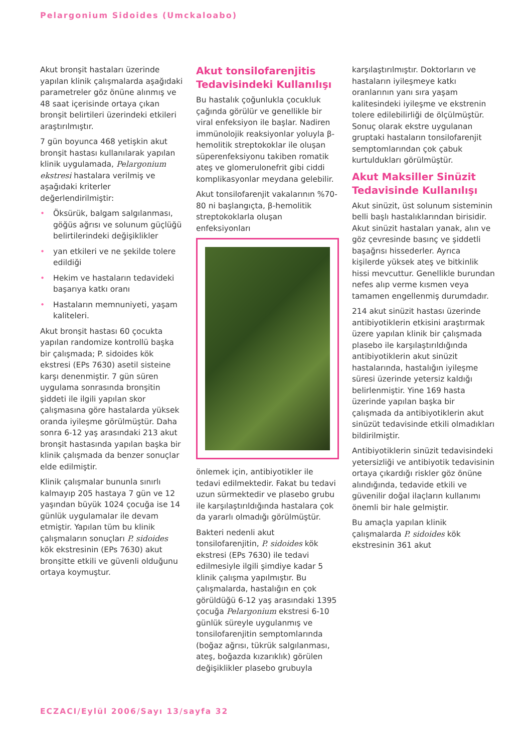Pelargonium Sidoides (Umckaloabo)
Akut bronşit hastaları üzerinde yapılan klinik çalışmalarda aşağıdaki parametreler göz önüne alınmış ve 48 saat içerisinde ortaya çıkan bronşit belirtileri üzerindeki etkileri araştırılmıştır.
7 gün boyunca 468 yetişkin akut bronşit hastası kullanılarak yapılan klinik uygulamada, Pelargonium ekstresi hastalara verilmiş ve aşağıdaki kriterler değerlendirilmiştir:
• Öksürük, balgam salgılanması, göğüs ağrısı ve solunum güçlüğü belirtilerindeki değişiklikler
• yan etkileri ve ne şekilde tolere edildiği
• Hekim ve hastaların tedavideki başarıya katkı oranı
• Hastaların memnuniyeti, yaşam kaliteleri.
Akut bronşit hastası 60 çocukta yapılan randomize kontrollü başka bir çalışmada; P. sidoides kök ekstresi (EPs 7630) asetil sisteine karşı denenmiştir. 7 gün süren uygulama sonrasında bronşitin şiddeti ile ilgili yapılan skor çalışmasına göre hastalarda yüksek oranda iyileşme görülmüştür. Daha sonra 6-12 yaş arasındaki 213 akut bronşit hastasında yapılan başka bir klinik çalışmada da benzer sonuçlar elde edilmiştir.
Klinik çalışmalar bununla sınırlı kalmayıp 205 hastaya 7 gün ve 12 yaşından büyük 1024 çocuğa ise 14 günlük uygulamalar ile devam etmiştir. Yapılan tüm bu klinik çalışmaların sonuçları P. sidoides kök ekstresinin (EPs 7630) akut bronşitte etkili ve güvenli olduğunu ortaya koymuştur.
Akut tonsilofarenjitis Tedavisindeki Kullanılışı
Bu hastalık çoğunlukla çocukluk çağında görülür ve genellikle bir viral enfeksiyon ile başlar. Nadiren immünolojik reaksiyonlar yoluyla β-hemolitik streptokoklar ile oluşan süperenfeksiyonu takiben romatik ateş ve glomerulonefrit gibi ciddi komplikasyonlar meydana gelebilir.
Akut tonsilofarenjit vakalarının %70-80 ni başlangıçta, β-hemolitik streptokoklarla oluşan enfeksiyonları
önlemek için, antibiyotikler ile tedavi edilmektedir. Fakat bu tedavi uzun sürmektedir ve plasebo grubu ile karşılaştırıldığında hastalara çok da yararlı olmadığı görülmüştür.
Bakteri nedenli akut tonsilofarenjitin, P. sidoides kök ekstresi (EPs 7630) ile tedavi edilmesiyle ilgili şimdiye kadar 5 klinik çalışma yapılmıştır. Bu çalışmalarda, hastalığın en çok görüldüğü 6-12 yaş arasındaki 1395 çocuğa Pelargonium ekstresi 6-10 günlük süreyle uygulanmış ve tonsilofarenjitin semptomlarında (boğaz ağrısı, tükrük salgılanması, ateş, boğazda kızarıklık) görülen değişiklikler plasebo grubuyla
karşılaştırılmıştır. Doktorların ve hastaların iyileşmeye katkı oranlarının yanı sıra yaşam kalitesindeki iyileşme ve ekstrenin tolere edilebilirliği de ölçülmüştür. Sonuç olarak ekstre uygulanan gruptaki hastaların tonsilofarenjit semptomlarından çok çabuk kurtuldukları görülmüştür.
Akut Maksiller Sinüzit Tedavisinde Kullanılışı
Akut sinüzit, üst solunum sisteminin belli başlı hastalıklarından birisidir. Akut sinüzit hastaları yanak, alın ve göz çevresinde basınç ve şiddetli başağrısı hissederler. Ayrıca kişilerde yüksek ateş ve bitkinlik hissi mevcuttur. Genellikle burundan nefes alıp verme kısmen veya tamamen engellenmiş durumdadır.
214 akut sinüzit hastası üzerinde antibiyotiklerin etkisini araştırmak üzere yapılan klinik bir çalışmada plasebo ile karşılaştırıldığında antibiyotiklerin akut sinüzit hastalarında, hastalığın iyileşme süresi üzerinde yetersiz kaldığı belirlenmiştir. Yine 169 hasta üzerinde yapılan başka bir çalışmada da antibiyotiklerin akut sinüzüt tedavisinde etkili olmadıkları bildirilmiştir.
Antibiyotiklerin sinüzit tedavisindeki yetersizliği ve antibiyotik tedavisinin ortaya çıkardığı riskler göz önüne alındığında, tedavide etkili ve güvenilir doğal ilaçların kullanımı önemli bir hale gelmiştir.
Bu amaçla yapılan klinik çalışmalarda P. sidoides kök ekstresinin 361 akut
ECZACI/Eylül 2006/Sayı 13/sayfa 32